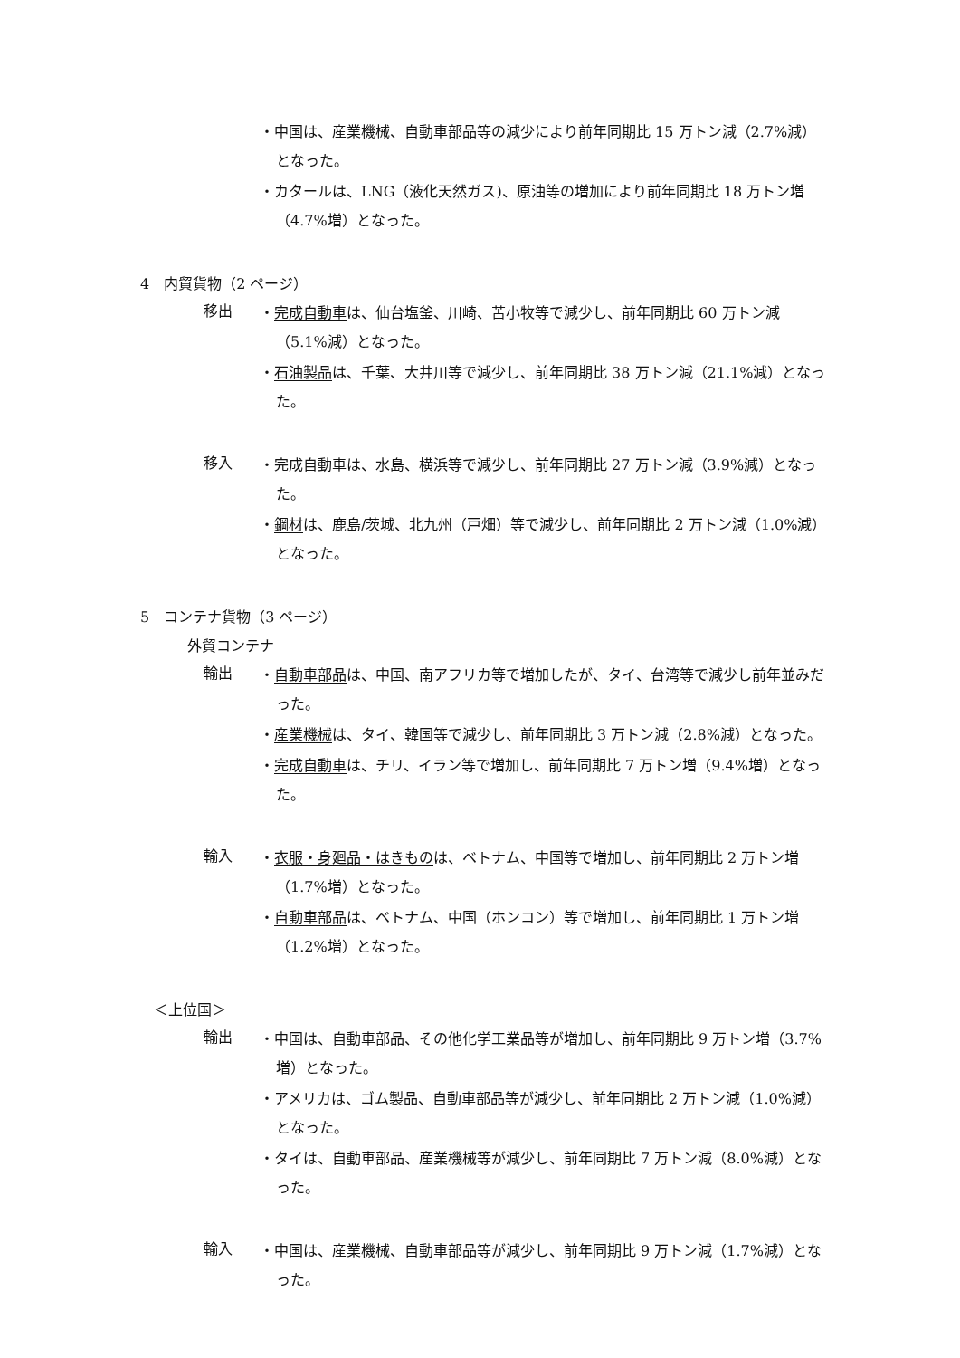・中国は、産業機械、自動車部品等の減少により前年同期比 15 万トン減（2.7%減）となった。
・カタールは、LNG（液化天然ガス)、原油等の増加により前年同期比 18 万トン増（4.7%増）となった。
4　内貿貨物（2 ページ）
移出
・完成自動車は、仙台塩釜、川崎、苫小牧等で減少し、前年同期比 60 万トン減（5.1%減）となった。
・石油製品は、千葉、大井川等で減少し、前年同期比 38 万トン減（21.1%減）となった。
移入
・完成自動車は、水島、横浜等で減少し、前年同期比 27 万トン減（3.9%減）となった。
・鋼材は、鹿島/茨城、北九州（戸畑）等で減少し、前年同期比 2 万トン減（1.0%減）となった。
5　コンテナ貨物（3 ページ）
外貿コンテナ
輸出
・自動車部品は、中国、南アフリカ等で増加したが、タイ、台湾等で減少し前年並みだった。
・産業機械は、タイ、韓国等で減少し、前年同期比 3 万トン減（2.8%減）となった。
・完成自動車は、チリ、イラン等で増加し、前年同期比 7 万トン増（9.4%増）となった。
輸入
・衣服・身廻品・はきものは、ベトナム、中国等で増加し、前年同期比 2 万トン増（1.7%増）となった。
・自動車部品は、ベトナム、中国（ホンコン）等で増加し、前年同期比 1 万トン増（1.2%増）となった。
＜上位国＞
輸出
・中国は、自動車部品、その他化学工業品等が増加し、前年同期比 9 万トン増（3.7%増）となった。
・アメリカは、ゴム製品、自動車部品等が減少し、前年同期比 2 万トン減（1.0%減）となった。
・タイは、自動車部品、産業機械等が減少し、前年同期比 7 万トン減（8.0%減）となった。
輸入
・中国は、産業機械、自動車部品等が減少し、前年同期比 9 万トン減（1.7%減）となった。